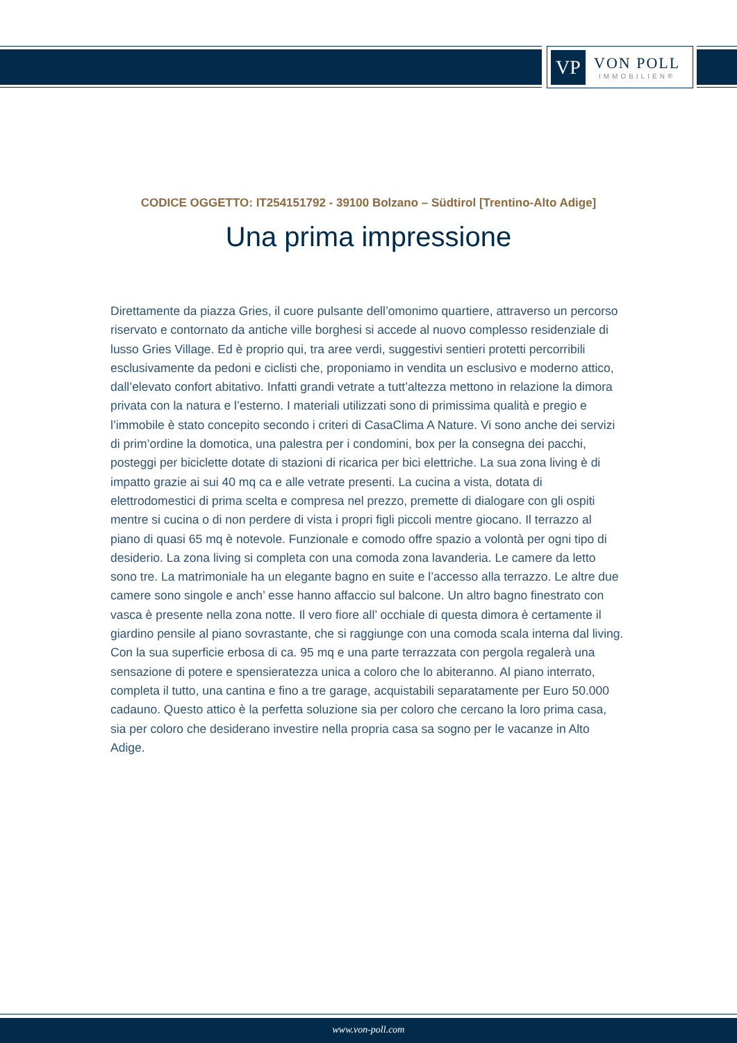VP
VON POLL
IMMOBILIEN®
CODICE OGGETTO: IT254151792 - 39100 Bolzano – Südtirol [Trentino-Alto Adige]
Una prima impressione
Direttamente da piazza Gries, il cuore pulsante dell’omonimo quartiere, attraverso un percorso riservato e contornato da antiche ville borghesi si accede al nuovo complesso residenziale di lusso Gries Village. Ed è proprio qui, tra aree verdi, suggestivi sentieri protetti percorribili esclusivamente da pedoni e ciclisti che, proponiamo in vendita un esclusivo e moderno attico, dall’elevato confort abitativo. Infatti grandi vetrate a tutt’altezza mettono in relazione la dimora privata con la natura e l’esterno. I materiali utilizzati sono di primissima qualità e pregio e l’immobile è stato concepito secondo i criteri di CasaClima A Nature. Vi sono anche dei servizi di prim’ordine la domotica, una palestra per i condomini, box per la consegna dei pacchi, posteggi per biciclette dotate di stazioni di ricarica per bici elettriche. La sua zona living è di impatto grazie ai sui 40 mq ca e alle vetrate presenti. La cucina a vista, dotata di elettrodomestici di prima scelta e compresa nel prezzo, premette di dialogare con gli ospiti mentre si cucina o di non perdere di vista i propri figli piccoli mentre giocano. Il terrazzo al piano di quasi 65 mq è notevole. Funzionale e comodo offre spazio a volontà per ogni tipo di desiderio. La zona living si completa con una comoda zona lavanderia. Le camere da letto sono tre. La matrimoniale ha un elegante bagno en suite e l’accesso alla terrazzo. Le altre due camere sono singole e anch’ esse hanno affaccio sul balcone. Un altro bagno finestrato con vasca è presente nella zona notte. Il vero fiore all’ occhiale di questa dimora è certamente il giardino pensile al piano sovrastante, che si raggiunge con una comoda scala interna dal living. Con la sua superficie erbosa di ca. 95 mq e una parte terrazzata con pergola regalerà una sensazione di potere e spensieratezza unica a coloro che lo abiteranno. Al piano interrato, completa il tutto, una cantina e fino a tre garage, acquistabili separatamente per Euro 50.000 cadauno. Questo attico è la perfetta soluzione sia per coloro che cercano la loro prima casa, sia per coloro che desiderano investire nella propria casa sa sogno per le vacanze in Alto Adige.
www.von-poll.com